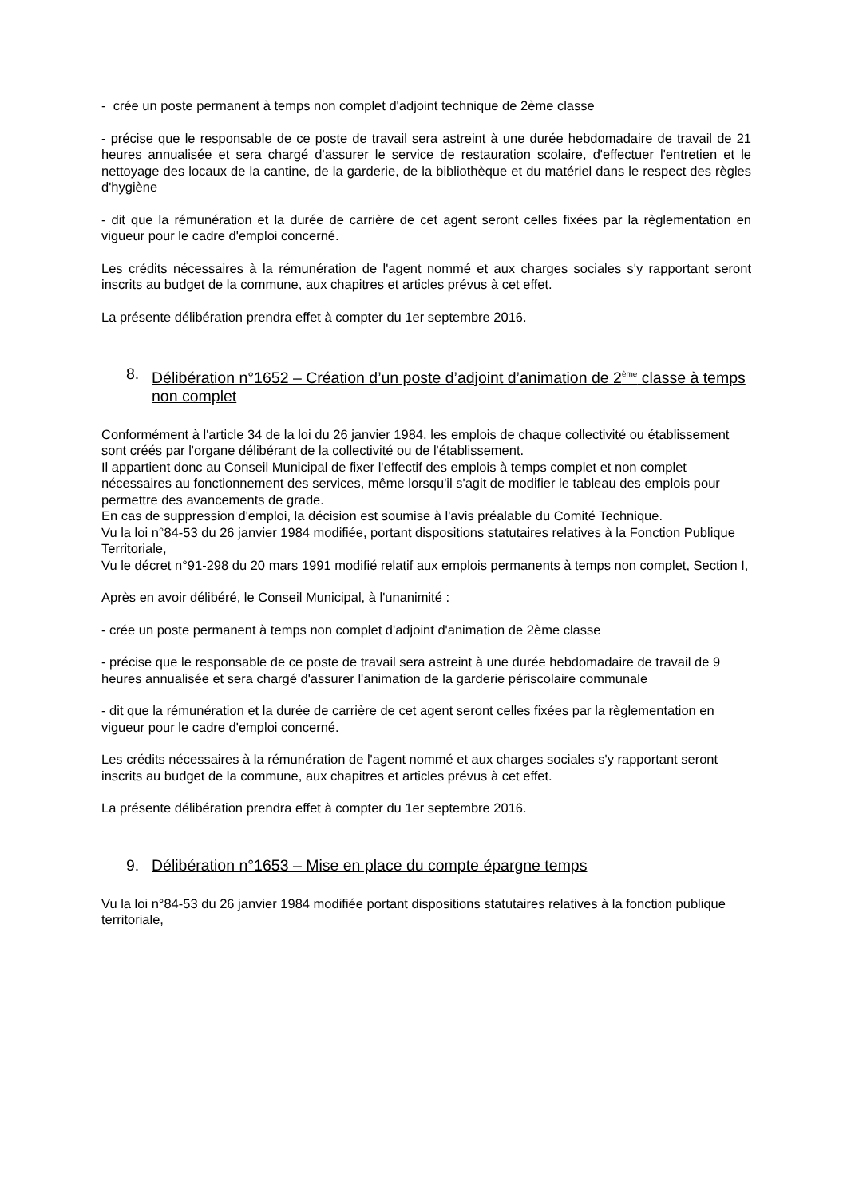- crée un poste permanent à temps non complet d'adjoint technique de 2ème classe
- précise que le responsable de ce poste de travail sera astreint à une durée hebdomadaire de travail de 21 heures annualisée et sera chargé d'assurer le service de restauration scolaire, d'effectuer l'entretien et le nettoyage des locaux de la cantine, de la garderie, de la bibliothèque et du matériel dans le respect des règles d'hygiène
- dit que la rémunération et la durée de carrière de cet agent seront celles fixées par la règlementation en vigueur pour le cadre d'emploi concerné.
Les crédits nécessaires à la rémunération de l'agent nommé et aux charges sociales s'y rapportant seront inscrits au budget de la commune, aux chapitres et articles prévus à cet effet.
La présente délibération prendra effet à compter du 1er septembre 2016.
8. Délibération n°1652 – Création d’un poste d’adjoint d’animation de 2<sup>ème</sup> classe à temps non complet
Conformément à l'article 34 de la loi du 26 janvier 1984, les emplois de chaque collectivité ou établissement sont créés par l'organe délibérant de la collectivité ou de l'établissement.
Il appartient donc au Conseil Municipal de fixer l'effectif des emplois à temps complet et non complet nécessaires au fonctionnement des services, même lorsqu'il s'agit de modifier le tableau des emplois pour permettre des avancements de grade.
En cas de suppression d'emploi, la décision est soumise à l'avis préalable du Comité Technique.
Vu la loi n°84-53 du 26 janvier 1984 modifiée, portant dispositions statutaires relatives à la Fonction Publique Territoriale,
Vu le décret n°91-298 du 20 mars 1991 modifié relatif aux emplois permanents à temps non complet, Section I,
Après en avoir délibéré, le Conseil Municipal, à l'unanimité :
- crée un poste permanent à temps non complet d'adjoint d'animation de 2ème classe
- précise que le responsable de ce poste de travail sera astreint à une durée hebdomadaire de travail de 9 heures annualisée et sera chargé d'assurer l'animation de la garderie périscolaire communale
- dit que la rémunération et la durée de carrière de cet agent seront celles fixées par la règlementation en vigueur pour le cadre d'emploi concerné.
Les crédits nécessaires à la rémunération de l'agent nommé et aux charges sociales s'y rapportant seront inscrits au budget de la commune, aux chapitres et articles prévus à cet effet.
La présente délibération prendra effet à compter du 1er septembre 2016.
9. Délibération n°1653 – Mise en place du compte épargne temps
Vu la loi n°84-53 du 26 janvier 1984 modifiée portant dispositions statutaires relatives à la fonction publique territoriale,